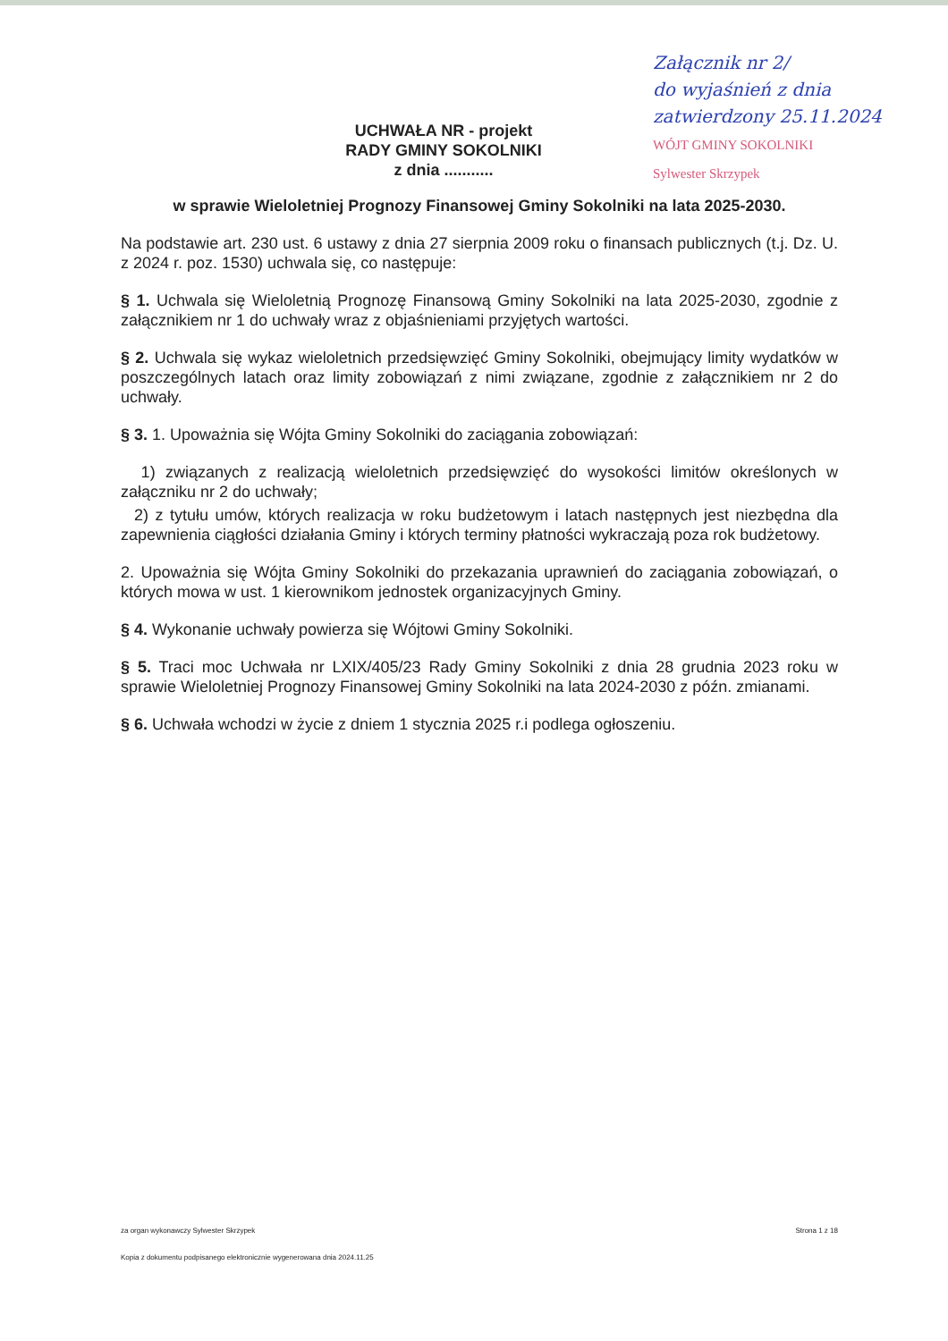Załącznik nr 2/
do wyjaśnień z dnia
zatwierdzony 25.11.2024
WÓJT GMINY SOKOLNIKI
Sylwester Skrzypek
UCHWAŁA NR - projekt
RADY GMINY SOKOLNIKI
z dnia ...........
w sprawie Wieloletniej Prognozy Finansowej Gminy Sokolniki na lata 2025-2030.
Na podstawie art. 230 ust. 6 ustawy z dnia 27 sierpnia 2009 roku o finansach publicznych (t.j. Dz. U. z 2024 r. poz. 1530) uchwala się, co następuje:
§ 1. Uchwala się Wieloletnią Prognozę Finansową Gminy Sokolniki na lata 2025-2030, zgodnie z załącznikiem nr 1 do uchwały wraz z objaśnieniami przyjętych wartości.
§ 2. Uchwala się wykaz wieloletnich przedsięwzięć Gminy Sokolniki, obejmujący limity wydatków w poszczególnych latach oraz limity zobowiązań z nimi związane, zgodnie z załącznikiem nr 2 do uchwały.
§ 3. 1. Upoważnia się Wójta Gminy Sokolniki do zaciągania zobowiązań:
1) związanych z realizacją wieloletnich przedsięwzięć do wysokości limitów określonych w załączniku nr 2 do uchwały;
2) z tytułu umów, których realizacja w roku budżetowym i latach następnych jest niezbędna dla zapewnienia ciągłości działania Gminy i których terminy płatności wykraczają poza rok budżetowy.
2. Upoważnia się Wójta Gminy Sokolniki do przekazania uprawnień do zaciągania zobowiązań, o których mowa w ust. 1 kierownikom jednostek organizacyjnych Gminy.
§ 4. Wykonanie uchwały powierza się Wójtowi Gminy Sokolniki.
§ 5. Traci moc Uchwała nr LXIX/405/23 Rady Gminy Sokolniki z dnia 28 grudnia 2023 roku w sprawie Wieloletniej Prognozy Finansowej Gminy Sokolniki na lata 2024-2030 z późn. zmianami.
§ 6. Uchwała wchodzi w życie z dniem 1 stycznia 2025 r.i podlega ogłoszeniu.
za organ wykonawczy Sylwester Skrzypek Strona 1 z 18
Kopia z dokumentu podpisanego elektronicznie wygenerowana dnia 2024.11.25